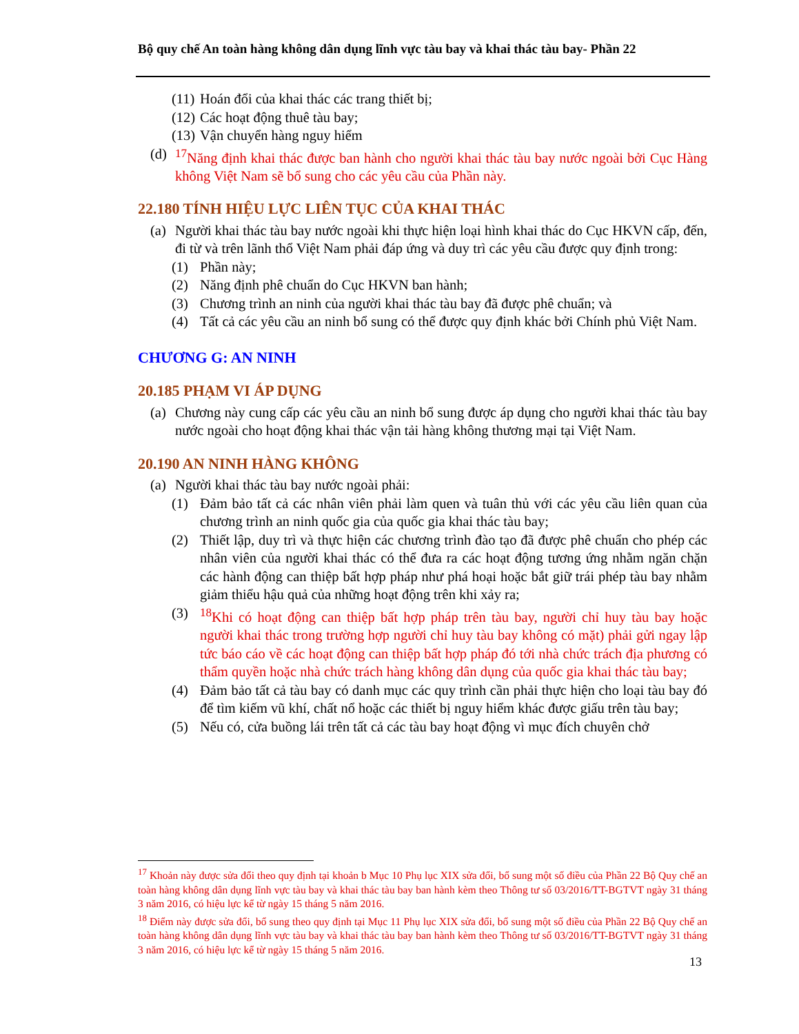Bộ quy chế An toàn hàng không dân dụng lĩnh vực tàu bay và khai thác tàu bay- Phần 22
(11) Hoán đổi của khai thác các trang thiết bị;
(12) Các hoạt động thuê tàu bay;
(13) Vận chuyển hàng nguy hiểm
(d) <sup>17</sup>Năng định khai thác được ban hành cho người khai thác tàu bay nước ngoài bởi Cục Hàng không Việt Nam sẽ bổ sung cho các yêu cầu của Phần này.
22.180 TÍNH HIỆU LỰC LIÊN TỤC CỦA KHAI THÁC
(a) Người khai thác tàu bay nước ngoài khi thực hiện loại hình khai thác do Cục HKVN cấp, đến, đi từ và trên lãnh thổ Việt Nam phải đáp ứng và duy trì các yêu cầu được quy định trong:
(1) Phần này;
(2) Năng định phê chuẩn do Cục HKVN ban hành;
(3) Chương trình an ninh của người khai thác tàu bay đã được phê chuẩn; và
(4) Tất cả các yêu cầu an ninh bổ sung có thể được quy định khác bởi Chính phủ Việt Nam.
CHƯƠNG G: AN NINH
20.185 PHẠM VI ÁP DỤNG
(a) Chương này cung cấp các yêu cầu an ninh bổ sung được áp dụng cho người khai thác tàu bay nước ngoài cho hoạt động khai thác vận tải hàng không thương mại tại Việt Nam.
20.190 AN NINH HÀNG KHÔNG
(a) Người khai thác tàu bay nước ngoài phải:
(1) Đảm bảo tất cả các nhân viên phải làm quen và tuân thủ với các yêu cầu liên quan của chương trình an ninh quốc gia của quốc gia khai thác tàu bay;
(2) Thiết lập, duy trì và thực hiện các chương trình đào tạo đã được phê chuẩn cho phép các nhân viên của người khai thác có thể đưa ra các hoạt động tương ứng nhằm ngăn chặn các hành động can thiệp bất hợp pháp như phá hoại hoặc bắt giữ trái phép tàu bay nhằm giảm thiểu hậu quả của những hoạt động trên khi xảy ra;
(3) <sup>18</sup>Khi có hoạt động can thiệp bất hợp pháp trên tàu bay, người chỉ huy tàu bay hoặc người khai thác trong trường hợp người chỉ huy tàu bay không có mặt) phải gửi ngay lập tức báo cáo về các hoạt động can thiệp bất hợp pháp đó tới nhà chức trách địa phương có thẩm quyền hoặc nhà chức trách hàng không dân dụng của quốc gia khai thác tàu bay;
(4) Đảm bảo tất cả tàu bay có danh mục các quy trình cần phải thực hiện cho loại tàu bay đó để tìm kiếm vũ khí, chất nổ hoặc các thiết bị nguy hiểm khác được giấu trên tàu bay;
(5) Nếu có, cửa buồng lái trên tất cả các tàu bay hoạt động vì mục đích chuyên chở
<sup>17</sup> Khoản này được sửa đổi theo quy định tại khoản b Mục 10 Phụ lục XIX sửa đổi, bổ sung một số điều của Phần 22 Bộ Quy chế an toàn hàng không dân dụng lĩnh vực tàu bay và khai thác tàu bay ban hành kèm theo Thông tư số 03/2016/TT-BGTVT ngày 31 tháng 3 năm 2016, có hiệu lực kể từ ngày 15 tháng 5 năm 2016.
<sup>18</sup> Điểm này được sửa đổi, bổ sung theo quy định tại Mục 11 Phụ lục XIX sửa đổi, bổ sung một số điều của Phần 22 Bộ Quy chế an toàn hàng không dân dụng lĩnh vực tàu bay và khai thác tàu bay ban hành kèm theo Thông tư số 03/2016/TT-BGTVT ngày 31 tháng 3 năm 2016, có hiệu lực kể từ ngày 15 tháng 5 năm 2016.
13